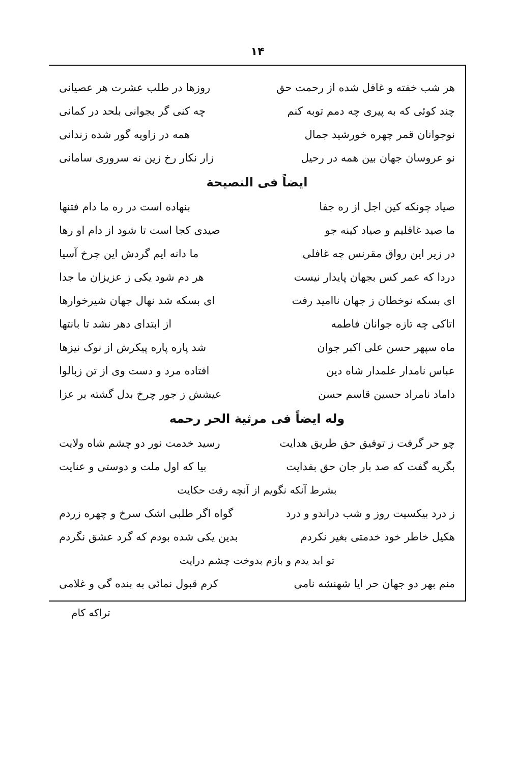١۴
هر شب خفته و غافل شده از رحمت حق روزها در طلب عشرت هر عصیانی
چند کوئی که به پیری چه دمم توبه کنم چه کنی گر بجوانی بلحد در کمانی
نوجوانان قمر چهره خورشید جمال همه در زاویه گور شده زندانی
نو عروسان جهان بین همه در رحیل زار نکار رخ زین نه سروری سامانی
ایضاً فی النصیحة
صیاد چونکه کین اجل از ره جفا بنهاده است در ره ما دام فتنها
ما صید غافلیم و صیاد کینه جو صیدی کجا است تا شود از دام او رها
در زیر این رواق مقرنس چه غافلی ما دانه ایم گردش این چرخ آسیا
دردا که عمر کس بجهان پایدار نیست هر دم شود یکی ز عزیزان ما جدا
ای بسکه نوخطان ز جهان ناامید رفت ای بسکه شد نهال جهان شیرخوارها
اتاکی چه تازه جوانان فاطمه از ابتدای دهر نشد تا بانتها
ماه سپهر حسن علی اکبر جوان شد پاره پاره پیکرش از نوک نیزها
عباس نامدار علمدار شاه دین افتاده مرد و دست وی از تن زبالوا
داماد نامراد حسین قاسم حسن عیشش ز جور چرخ بدل گشته بر عزا
وله ایضاً فی مرثیة الحر رحمه
چو حر گرفت ز توفیق حق طریق هدایت رسید خدمت نور دو چشم شاه ولایت
بگریه گفت که صد بار جان حق بفدایت بیا که اول ملت و دوستی و عنایت
بشرط آنکه نگویم از آنچه رفت حکایت
ز درد بیکسیت روز و شب دراندو و درد گواه اگر طلبی اشک سرخ و چهره زردم
هکیل خاطر خود خدمتی بغیر نکردم بدین یکی شده بودم که گرد عشق نگردم
تو ابد یدم و بازم بدوخت چشم درایت
منم بهر دو جهان حر ایا شهنشه نامی کرم قبول نمائی به بنده گی و غلامی
تراکه کام